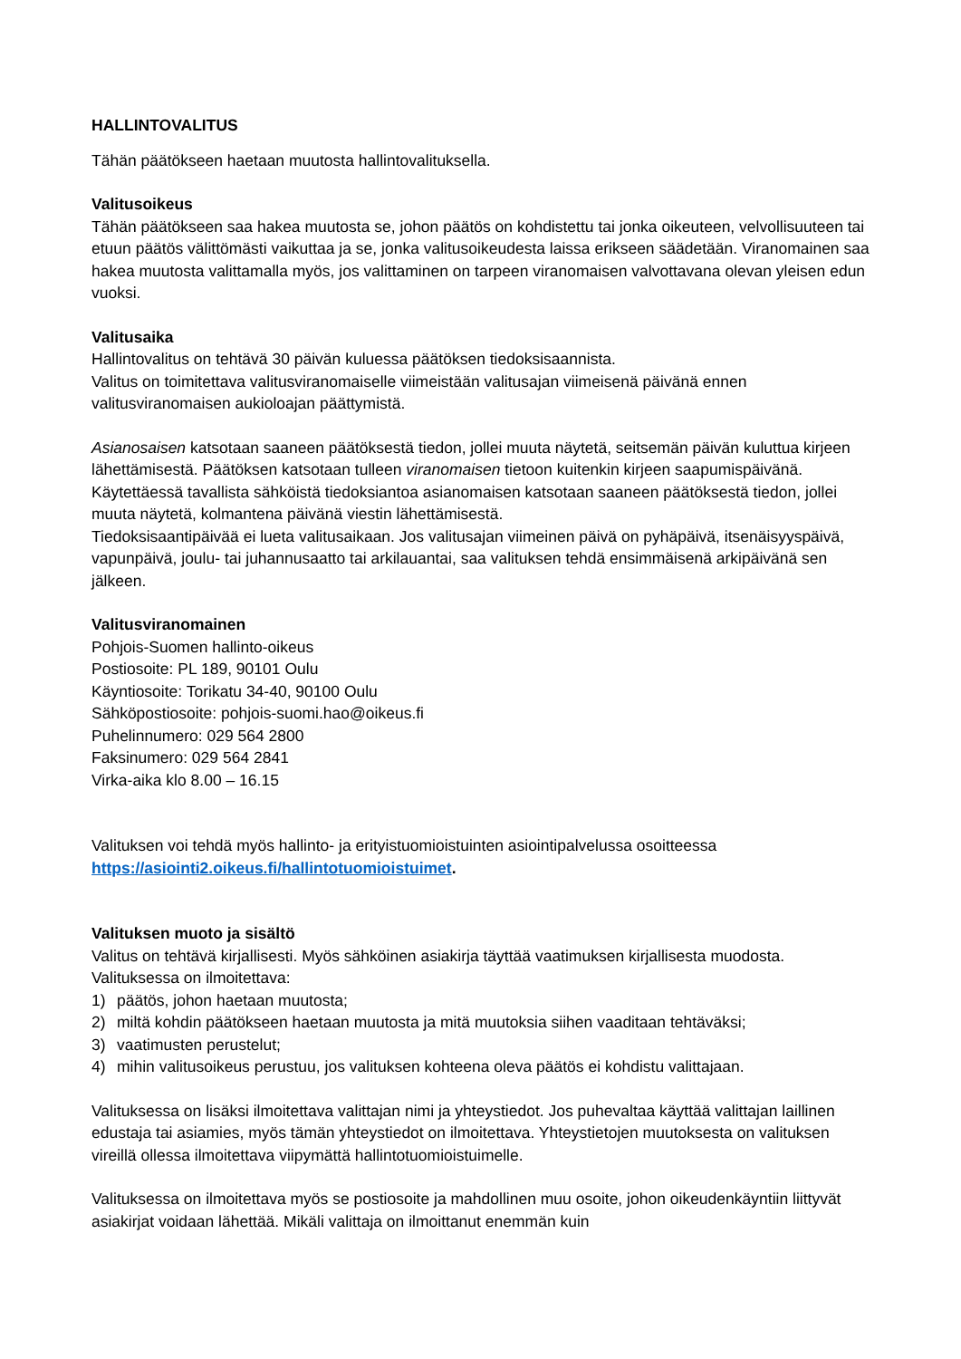HALLINTOVALITUS
Tähän päätökseen haetaan muutosta hallintovalituksella.
Valitusoikeus
Tähän päätökseen saa hakea muutosta se, johon päätös on kohdistettu tai jonka oikeuteen, velvollisuuteen tai etuun päätös välittömästi vaikuttaa ja se, jonka valitusoikeudesta laissa erikseen säädetään. Viranomainen saa hakea muutosta valittamalla myös, jos valittaminen on tarpeen viranomaisen valvottavana olevan yleisen edun vuoksi.
Valitusaika
Hallintovalitus on tehtävä 30 päivän kuluessa päätöksen tiedoksisaannista.
Valitus on toimitettava valitusviranomaiselle viimeistään valitusajan viimeisenä päivänä ennen valitusviranomaisen aukioloajan päättymistä.
Asianosaisen katsotaan saaneen päätöksestä tiedon, jollei muuta näytetä, seitsemän päivän kuluttua kirjeen lähettämisestä. Päätöksen katsotaan tulleen viranomaisen tietoon kuitenkin kirjeen saapumispäivänä.
Käytettäessä tavallista sähköistä tiedoksiantoa asianomaisen katsotaan saaneen päätöksestä tiedon, jollei muuta näytetä, kolmantena päivänä viestin lähettämisestä.
Tiedoksisaantipäivää ei lueta valitusaikaan. Jos valitusajan viimeinen päivä on pyhäpäivä, itsenäisyyspäivä, vapunpäivä, joulu- tai juhannusaatto tai arkilauantai, saa valituksen tehdä ensimmäisenä arkipäivänä sen jälkeen.
Valitusviranomainen
Pohjois-Suomen hallinto-oikeus
Postiosoite: PL 189, 90101 Oulu
Käyntiosoite: Torikatu 34-40, 90100 Oulu
Sähköpostiosoite: pohjois-suomi.hao@oikeus.fi
Puhelinnumero: 029 564 2800
Faksinumero: 029 564 2841
Virka-aika klo 8.00 – 16.15
Valituksen voi tehdä myös hallinto- ja erityistuomioistuinten asiointipalvelussa osoitteessa https://asiointi2.oikeus.fi/hallintotuomioistuimet.
Valituksen muoto ja sisältö
Valitus on tehtävä kirjallisesti. Myös sähköinen asiakirja täyttää vaatimuksen kirjallisesta muodosta.
Valituksessa on ilmoitettava:
1) päätös, johon haetaan muutosta;
2) miltä kohdin päätökseen haetaan muutosta ja mitä muutoksia siihen vaaditaan tehtäväksi;
3) vaatimusten perustelut;
4) mihin valitusoikeus perustuu, jos valituksen kohteena oleva päätös ei kohdistu valittajaan.
Valituksessa on lisäksi ilmoitettava valittajan nimi ja yhteystiedot. Jos puhevaltaa käyttää valittajan laillinen edustaja tai asiamies, myös tämän yhteystiedot on ilmoitettava. Yhteystietojen muutoksesta on valituksen vireillä ollessa ilmoitettava viipymättä hallintotuomioistuimelle.
Valituksessa on ilmoitettava myös se postiosoite ja mahdollinen muu osoite, johon oikeudenkäyntiin liittyvät asiakirjat voidaan lähettää. Mikäli valittaja on ilmoittanut enemmän kuin